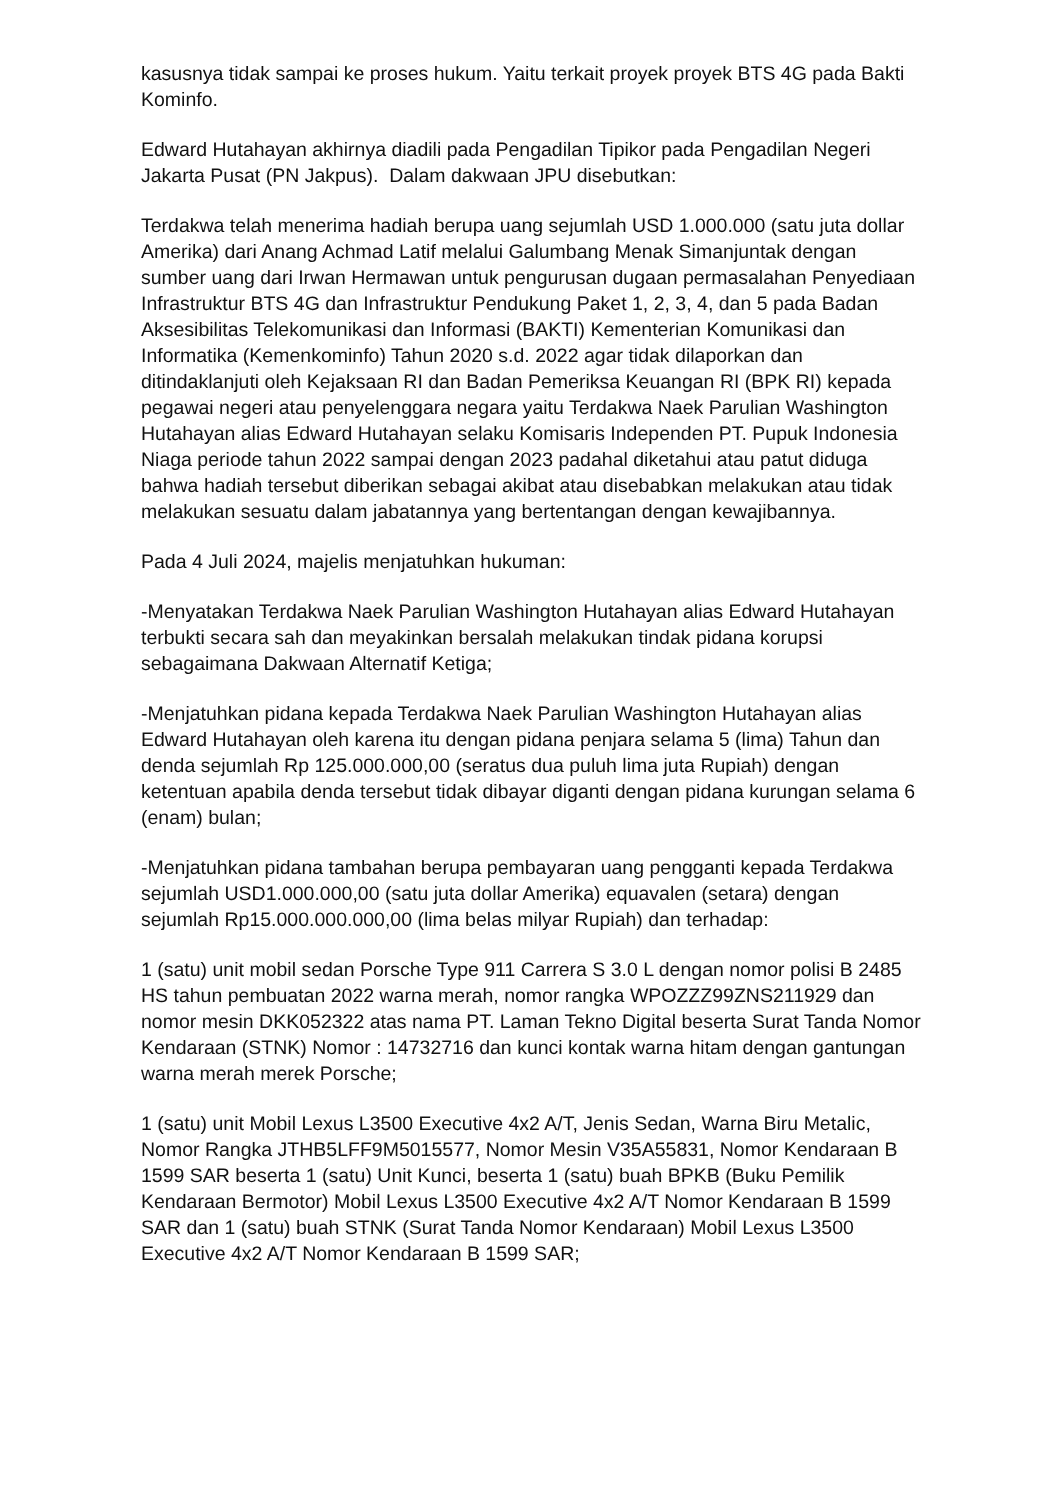kasusnya tidak sampai ke proses hukum. Yaitu terkait proyek proyek BTS 4G pada Bakti Kominfo.
Edward Hutahayan akhirnya diadili pada Pengadilan Tipikor pada Pengadilan Negeri Jakarta Pusat (PN Jakpus). Dalam dakwaan JPU disebutkan:
Terdakwa telah menerima hadiah berupa uang sejumlah USD 1.000.000 (satu juta dollar Amerika) dari Anang Achmad Latif melalui Galumbang Menak Simanjuntak dengan sumber uang dari Irwan Hermawan untuk pengurusan dugaan permasalahan Penyediaan Infrastruktur BTS 4G dan Infrastruktur Pendukung Paket 1, 2, 3, 4, dan 5 pada Badan Aksesibilitas Telekomunikasi dan Informasi (BAKTI) Kementerian Komunikasi dan Informatika (Kemenkominfo) Tahun 2020 s.d. 2022 agar tidak dilaporkan dan ditindaklanjuti oleh Kejaksaan RI dan Badan Pemeriksa Keuangan RI (BPK RI) kepada pegawai negeri atau penyelenggara negara yaitu Terdakwa Naek Parulian Washington Hutahayan alias Edward Hutahayan selaku Komisaris Independen PT. Pupuk Indonesia Niaga periode tahun 2022 sampai dengan 2023 padahal diketahui atau patut diduga bahwa hadiah tersebut diberikan sebagai akibat atau disebabkan melakukan atau tidak melakukan sesuatu dalam jabatannya yang bertentangan dengan kewajibannya.
Pada 4 Juli 2024, majelis menjatuhkan hukuman:
-Menyatakan Terdakwa Naek Parulian Washington Hutahayan alias Edward Hutahayan terbukti secara sah dan meyakinkan bersalah melakukan tindak pidana korupsi sebagaimana Dakwaan Alternatif Ketiga;
-Menjatuhkan pidana kepada Terdakwa Naek Parulian Washington Hutahayan alias Edward Hutahayan oleh karena itu dengan pidana penjara selama 5 (lima) Tahun dan denda sejumlah Rp 125.000.000,00 (seratus dua puluh lima juta Rupiah) dengan ketentuan apabila denda tersebut tidak dibayar diganti dengan pidana kurungan selama 6 (enam) bulan;
-Menjatuhkan pidana tambahan berupa pembayaran uang pengganti kepada Terdakwa sejumlah USD1.000.000,00 (satu juta dollar Amerika) equavalen (setara) dengan sejumlah Rp15.000.000.000,00 (lima belas milyar Rupiah) dan terhadap:
1 (satu) unit mobil sedan Porsche Type 911 Carrera S 3.0 L dengan nomor polisi B 2485 HS tahun pembuatan 2022 warna merah, nomor rangka WPOZZZ99ZNS211929 dan nomor mesin DKK052322 atas nama PT. Laman Tekno Digital beserta Surat Tanda Nomor Kendaraan (STNK) Nomor : 14732716 dan kunci kontak warna hitam dengan gantungan warna merah merek Porsche;
1 (satu) unit Mobil Lexus L3500 Executive 4x2 A/T, Jenis Sedan, Warna Biru Metalic, Nomor Rangka JTHB5LFF9M5015577, Nomor Mesin V35A55831, Nomor Kendaraan B 1599 SAR beserta 1 (satu) Unit Kunci, beserta 1 (satu) buah BPKB (Buku Pemilik Kendaraan Bermotor) Mobil Lexus L3500 Executive 4x2 A/T Nomor Kendaraan B 1599 SAR dan 1 (satu) buah STNK (Surat Tanda Nomor Kendaraan) Mobil Lexus L3500 Executive 4x2 A/T Nomor Kendaraan B 1599 SAR;